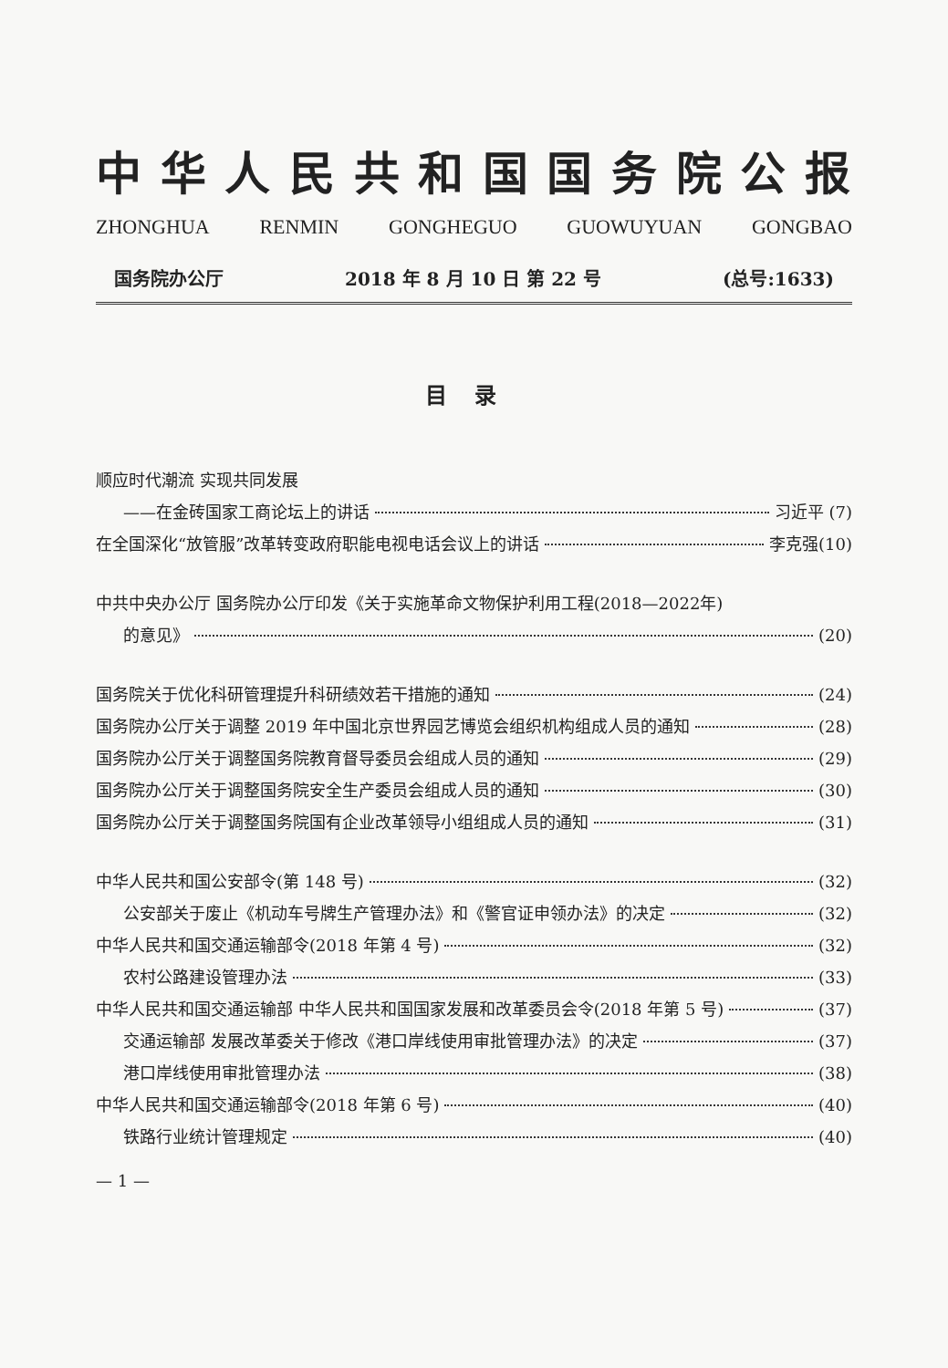中华人民共和国国务院公报
ZHONGHUA RENMIN GONGHEGUO GUOWUYUAN GONGBAO
国务院办公厅 2018 年 8 月 10 日 第 22 号 (总号:1633)
目录
顺应时代潮流 实现共同发展
——在金砖国家工商论坛上的讲话 习近平 (7)
在全国深化“放管服”改革转变政府职能电视电话会议上的讲话 李克强(10)
中共中央办公厅 国务院办公厅印发《关于实施革命文物保护利用工程(2018—2022年)
的意见》 (20)
国务院关于优化科研管理提升科研绩效若干措施的通知 (24)
国务院办公厅关于调整 2019 年中国北京世界园艺博览会组织机构组成人员的通知 (28)
国务院办公厅关于调整国务院教育督导委员会组成人员的通知 (29)
国务院办公厅关于调整国务院安全生产委员会组成人员的通知 (30)
国务院办公厅关于调整国务院国有企业改革领导小组组成人员的通知 (31)
中华人民共和国公安部令(第 148 号) (32)
公安部关于废止《机动车号牌生产管理办法》和《警官证申领办法》的决定 (32)
中华人民共和国交通运输部令(2018 年第 4 号) (32)
农村公路建设管理办法 (33)
中华人民共和国交通运输部 中华人民共和国国家发展和改革委员会令(2018 年第 5 号) (37)
交通运输部 发展改革委关于修改《港口岸线使用审批管理办法》的决定 (37)
港口岸线使用审批管理办法 (38)
中华人民共和国交通运输部令(2018 年第 6 号) (40)
铁路行业统计管理规定 (40)
— 1 —